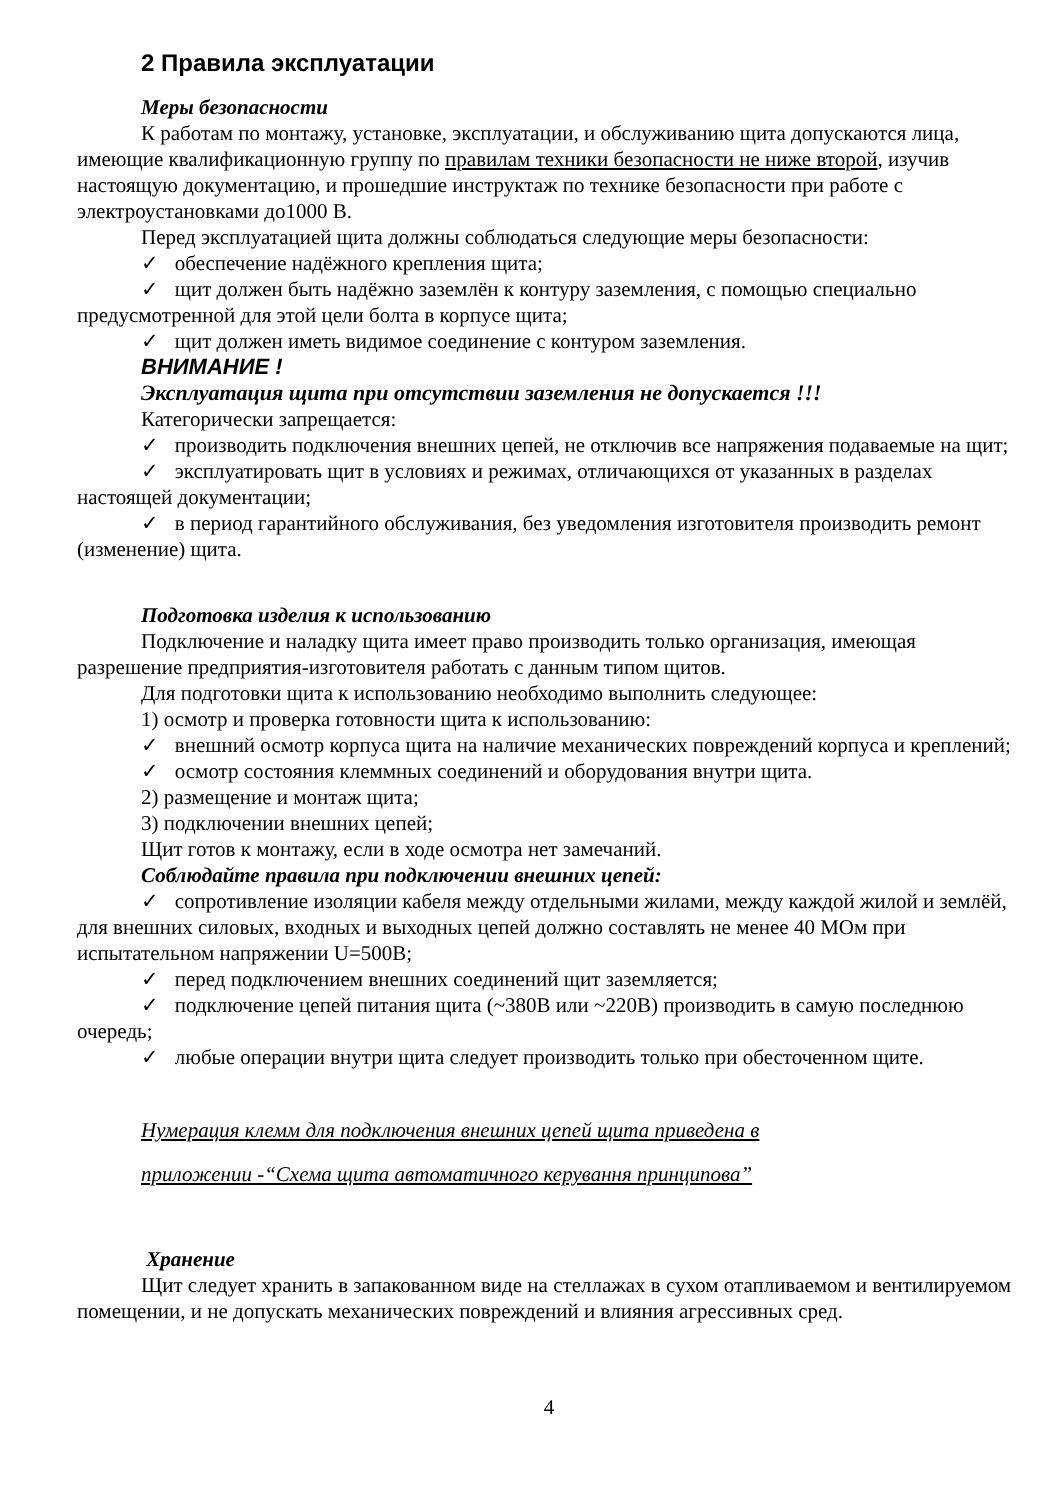2 Правила эксплуатации
Меры безопасности
К работам по монтажу, установке, эксплуатации, и обслуживанию щита допускаются лица, имеющие квалификационную группу по правилам техники безопасности не ниже второй, изучив настоящую документацию, и прошедшие инструктаж по технике безопасности при работе с электроустановками до1000 В.
Перед эксплуатацией щита должны соблюдаться следующие меры безопасности:
✓ обеспечение надёжного крепления щита;
✓ щит должен быть надёжно заземлён к контуру заземления, с помощью специально предусмотренной для этой цели болта в корпусе щита;
✓ щит должен иметь видимое соединение с контуром заземления.
ВНИМАНИЕ !
Эксплуатация щита при отсутствии заземления не допускается !!!
Категорически запрещается:
✓ производить подключения внешних цепей, не отключив все напряжения подаваемые на щит;
✓ эксплуатировать щит в условиях и режимах, отличающихся от указанных в разделах настоящей документации;
✓ в период гарантийного обслуживания, без уведомления изготовителя производить ремонт (изменение) щита.
Подготовка изделия к использованию
Подключение и наладку щита имеет право производить только организация, имеющая разрешение предприятия-изготовителя работать с данным типом щитов.
Для подготовки щита к использованию необходимо выполнить следующее:
1) осмотр и проверка готовности щита к использованию:
✓ внешний осмотр корпуса щита на наличие механических повреждений корпуса и креплений;
✓ осмотр состояния клеммных соединений и оборудования внутри щита.
2) размещение и монтаж щита;
3) подключении внешних цепей;
Щит готов к монтажу, если в ходе осмотра нет замечаний.
Соблюдайте правила при подключении внешних цепей:
✓ сопротивление изоляции кабеля между отдельными жилами, между каждой жилой и землёй, для внешних силовых, входных и выходных цепей должно составлять не менее 40 МОм при испытательном напряжении U=500В;
✓ перед подключением внешних соединений щит заземляется;
✓ подключение цепей питания щита (~380В или ~220В) производить в самую последнюю очередь;
✓ любые операции внутри щита следует производить только при обесточенном щите.
Нумерация клемм для подключения внешних цепей щита приведена в
приложении -“Схема щита автоматичного керування принципова”
Хранение
Щит следует хранить в запакованном виде на стеллажах в сухом отапливаемом и вентилируемом помещении, и не допускать механических повреждений и влияния агрессивных сред.
4